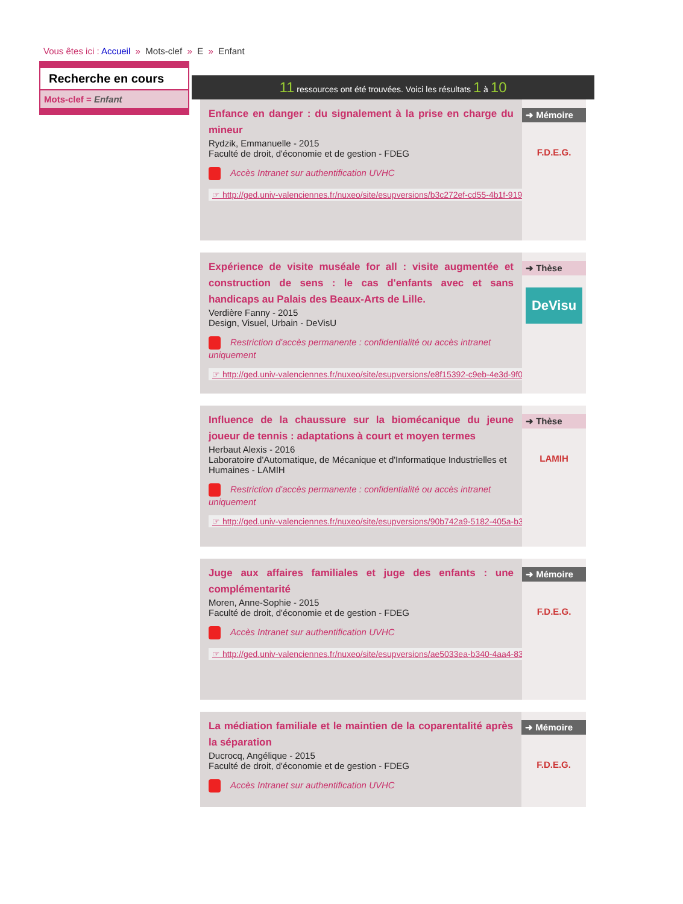Vous êtes ici : Accueil » Mots-clef » E » Enfant
Recherche en cours
Mots-clef = Enfant
11 ressources ont été trouvées. Voici les résultats 1 à 10
Enfance en danger : du signalement à la prise en charge du mineur
Rydzik, Emmanuelle - 2015
Faculté de droit, d'économie et de gestion - FDEG
Accès Intranet sur authentification UVHC
☞ http://ged.univ-valenciennes.fr/nuxeo/site/esupversions/b3c272ef-cd55-4b1f-9194-7f6
➜ Mémoire
F.D.E.G.
Expérience de visite muséale for all : visite augmentée et construction de sens : le cas d'enfants avec et sans handicaps au Palais des Beaux-Arts de Lille.
Verdière Fanny - 2015
Design, Visuel, Urbain - DeVisU
Restriction d'accès permanente : confidentialité ou accès intranet uniquement
☞ http://ged.univ-valenciennes.fr/nuxeo/site/esupversions/e8f15392-c9eb-4e3d-9f0d-8d
➜ Thèse
DeVisu
Influence de la chaussure sur la biomécanique du jeune joueur de tennis : adaptations à court et moyen termes
Herbaut Alexis - 2016
Laboratoire d'Automatique, de Mécanique et d'Informatique Industrielles et Humaines - LAMIH
Restriction d'accès permanente : confidentialité ou accès intranet uniquement
☞ http://ged.univ-valenciennes.fr/nuxeo/site/esupversions/90b742a9-5182-405a-b34d-3
➜ Thèse
LAMIH
Juge aux affaires familiales et juge des enfants : une complémentarité
Moren, Anne-Sophie - 2015
Faculté de droit, d'économie et de gestion - FDEG
Accès Intranet sur authentification UVHC
☞ http://ged.univ-valenciennes.fr/nuxeo/site/esupversions/ae5033ea-b340-4aa4-8380-3
➜ Mémoire
F.D.E.G.
La médiation familiale et le maintien de la coparentalité après la séparation
Ducrocq, Angélique - 2015
Faculté de droit, d'économie et de gestion - FDEG
Accès Intranet sur authentification UVHC
➜ Mémoire
F.D.E.G.